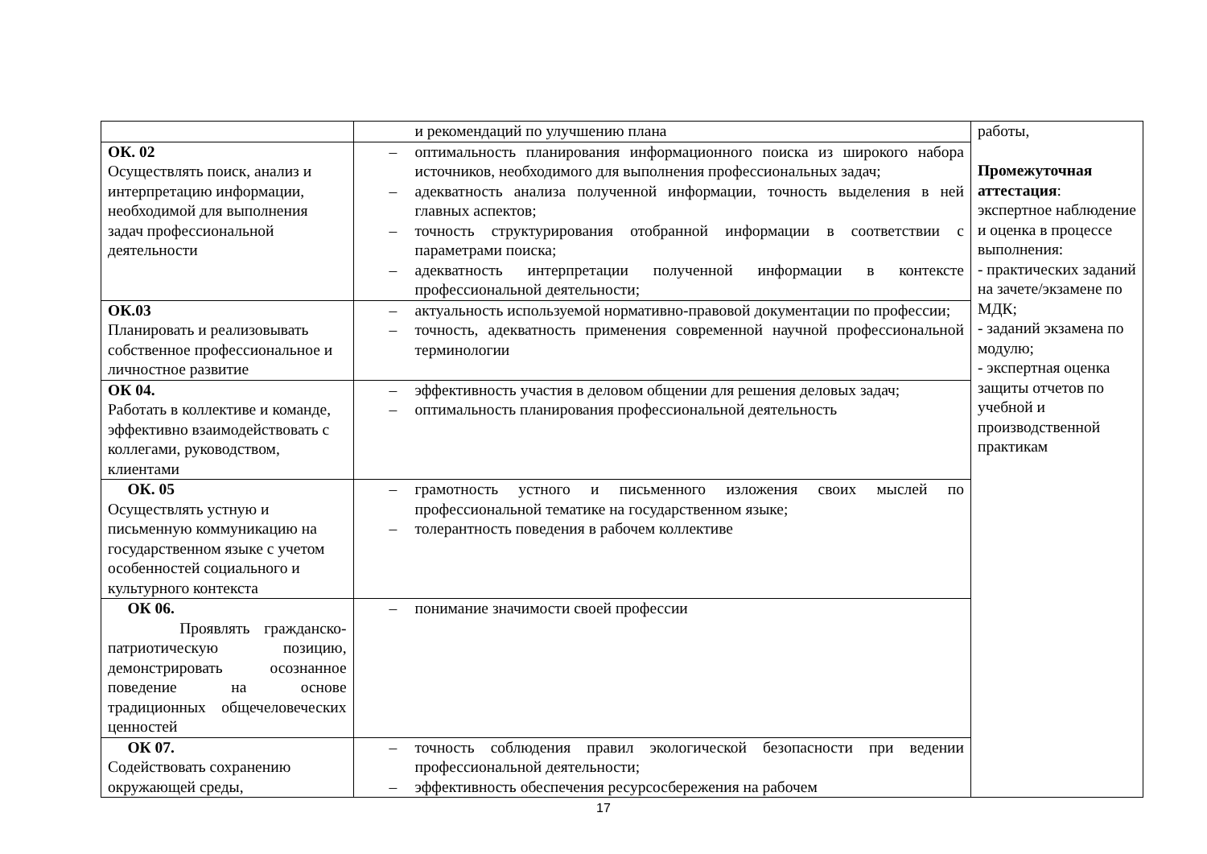| | и рекомендаций по улучшению плана | работы, Промежуточная аттестация : экспертное наблюдение и оценка в процессе выполнения: - практических заданий на зачете/экзамене по МДК; - заданий экзамена по модулю; - экспертная оценка защиты отчетов по учебной и производственной практикам |
| ОК. 02 Осуществлять поиск, анализ и интерпретацию информации, необходимой для выполнения задач профессиональной деятельности | – оптимальность планирования информационного поиска из широкого набора источников, необходимого для выполнения профессиональных задач; – адекватность анализа полученной информации, точность выделения в ней главных аспектов; – точность структурирования отобранной информации в соответствии с параметрами поиска; – адекватность интерпретации полученной информации в контексте профессиональной деятельности; | |
| ОК.03 Планировать и реализовывать собственное профессиональное и личностное развитие | – актуальность используемой нормативно-правовой документации по профессии; – точность, адекватность применения современной научной профессиональной терминологии | |
| ОК 04. Работать в коллективе и команде, эффективно взаимодействовать с коллегами, руководством, клиентами | – эффективность участия в деловом общении для решения деловых задач; – оптимальность планирования профессиональной деятельность | |
| ОК. 05 Осуществлять устную и письменную коммуникацию на государственном языке с учетом особенностей социального и культурного контекста | – грамотность устного и письменного изложения своих мыслей по профессиональной тематике на государственном языке; – толерантность поведения в рабочем коллективе | |
| ОК 06. Проявлять гражданско-патриотическую позицию, демонстрировать осознанное поведение на основе традиционных общечеловеческих ценностей | – понимание значимости своей профессии | |
| ОК 07. Содействовать сохранению окружающей среды, | – точность соблюдения правил экологической безопасности при ведении профессиональной деятельности; – эффективность обеспечения ресурсосбережения на рабочем | |
17